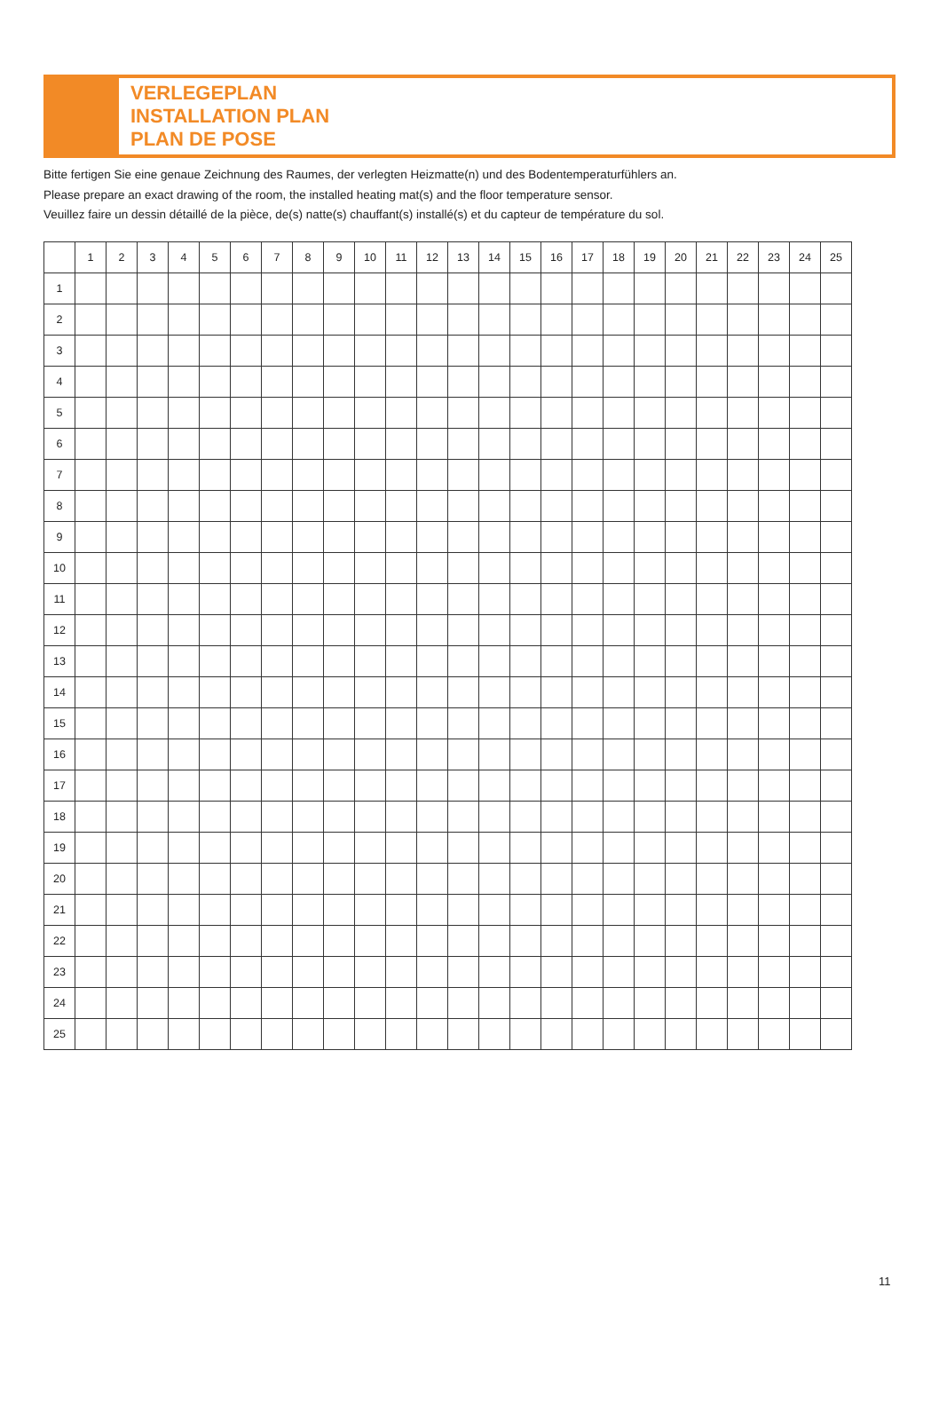VERLEGEPLAN
INSTALLATION PLAN
PLAN DE POSE
Bitte fertigen Sie eine genaue Zeichnung des Raumes, der verlegten Heizmatte(n) und des Bodentemperaturfühlers an.
Please prepare an exact drawing of the room, the installed heating mat(s) and the floor temperature sensor.
Veuillez faire un dessin détaillé de la pièce, de(s) natte(s) chauffant(s) installé(s) et du capteur de température du sol.
| | 1 | 2 | 3 | 4 | 5 | 6 | 7 | 8 | 9 | 10 | 11 | 12 | 13 | 14 | 15 | 16 | 17 | 18 | 19 | 20 | 21 | 22 | 23 | 24 | 25 |
| --- | --- | --- | --- | --- | --- | --- | --- | --- | --- | --- | --- | --- | --- | --- | --- | --- | --- | --- | --- | --- | --- | --- | --- | --- | --- |
| 1 | | | | | | | | | | | | | | | | | | | | | | | | | |
| 2 | | | | | | | | | | | | | | | | | | | | | | | | | |
| 3 | | | | | | | | | | | | | | | | | | | | | | | | | |
| 4 | | | | | | | | | | | | | | | | | | | | | | | | | |
| 5 | | | | | | | | | | | | | | | | | | | | | | | | | |
| 6 | | | | | | | | | | | | | | | | | | | | | | | | | |
| 7 | | | | | | | | | | | | | | | | | | | | | | | | | |
| 8 | | | | | | | | | | | | | | | | | | | | | | | | | |
| 9 | | | | | | | | | | | | | | | | | | | | | | | | | |
| 10 | | | | | | | | | | | | | | | | | | | | | | | | | |
| 11 | | | | | | | | | | | | | | | | | | | | | | | | | |
| 12 | | | | | | | | | | | | | | | | | | | | | | | | | |
| 13 | | | | | | | | | | | | | | | | | | | | | | | | | |
| 14 | | | | | | | | | | | | | | | | | | | | | | | | | |
| 15 | | | | | | | | | | | | | | | | | | | | | | | | | |
| 16 | | | | | | | | | | | | | | | | | | | | | | | | | |
| 17 | | | | | | | | | | | | | | | | | | | | | | | | | |
| 18 | | | | | | | | | | | | | | | | | | | | | | | | | |
| 19 | | | | | | | | | | | | | | | | | | | | | | | | | |
| 20 | | | | | | | | | | | | | | | | | | | | | | | | | |
| 21 | | | | | | | | | | | | | | | | | | | | | | | | | |
| 22 | | | | | | | | | | | | | | | | | | | | | | | | | |
| 23 | | | | | | | | | | | | | | | | | | | | | | | | | |
| 24 | | | | | | | | | | | | | | | | | | | | | | | | | |
| 25 | | | | | | | | | | | | | | | | | | | | | | | | | |
11